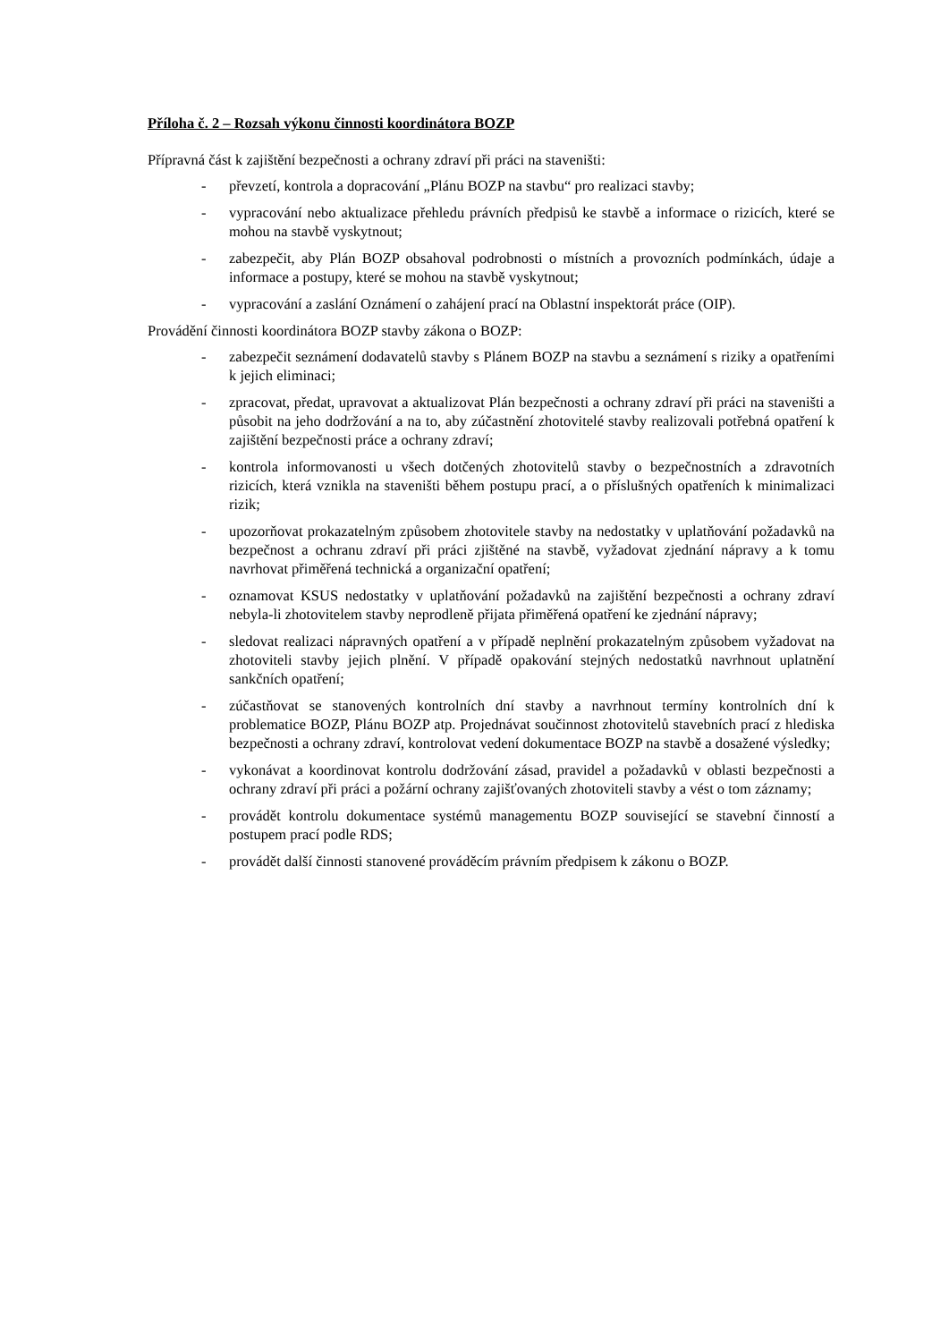Příloha č. 2 – Rozsah výkonu činnosti koordinátora BOZP
Přípravná část k zajištění bezpečnosti a ochrany zdraví při práci na staveništi:
- převzetí, kontrola a dopracování „Plánu BOZP na stavbu“ pro realizaci stavby;
- vypracování nebo aktualizace přehledu právních předpisů ke stavbě a informace o rizicích, které se mohou na stavbě vyskytnout;
- zabezpečit, aby Plán BOZP obsahoval podrobnosti o místních a provozních podmínkách, údaje a informace a postupy, které se mohou na stavbě vyskytnout;
- vypracování a zaslání Oznámení o zahájení prací na Oblastní inspektorát práce (OIP).
Provádění činnosti koordinátora BOZP stavby zákona o BOZP:
- zabezpečit seznámení dodavatelů stavby s Plánem BOZP na stavbu a seznámení s riziky a opatřeními k jejich eliminaci;
- zpracovat, předat, upravovat a aktualizovat Plán bezpečnosti a ochrany zdraví při práci na staveništi a působit na jeho dodržování a na to, aby zúčastnění zhotovitelé stavby realizovali potřebná opatření k zajištění bezpečnosti práce a ochrany zdraví;
- kontrola informovanosti u všech dotčených zhotovitelů stavby o bezpečnostních a zdravotních rizicích, která vznikla na staveništi během postupu prací, a o příslušných opatřeních k minimalizaci rizik;
- upozorňovat prokazatelným způsobem zhotovitele stavby na nedostatky v uplatňování požadavků na bezpečnost a ochranu zdraví při práci zjištěné na stavbě, vyžadovat zjednání nápravy a k tomu navrhovat přiměřená technická a organizační opatření;
- oznamovat KSUS nedostatky v uplatňování požadavků na zajištění bezpečnosti a ochrany zdraví nebyla-li zhotovitelem stavby neprodleně přijata přiměřená opatření ke zjednání nápravy;
- sledovat realizaci nápravných opatření a v případě neplnění prokazatelným způsobem vyžadovat na zhotoviteli stavby jejich plnění. V případě opakování stejných nedostatků navrhnout uplatnění sankčních opatření;
- zúčastňovat se stanovených kontrolních dní stavby a navrhnout termíny kontrolních dní k problematice BOZP, Plánu BOZP atp. Projednávat součinnost zhotovitelů stavebních prací z hlediska bezpečnosti a ochrany zdraví, kontrolovat vedení dokumentace BOZP na stavbě a dosažené výsledky;
- vykonávat a koordinovat kontrolu dodržování zásad, pravidel a požadavků v oblasti bezpečnosti a ochrany zdraví při práci a požární ochrany zajišťovaných zhotoviteli stavby a vést o tom záznamy;
- provádět kontrolu dokumentace systémů managementu BOZP související se stavební činností a postupem prací podle RDS;
- provádět další činnosti stanovené prováděcím právním předpisem k zákonu o BOZP.